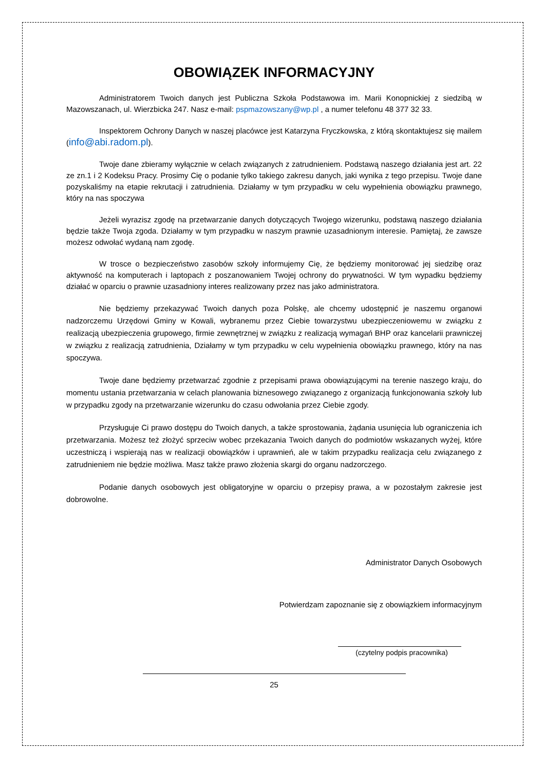OBOWIĄZEK INFORMACYJNY
Administratorem Twoich danych jest Publiczna Szkoła Podstawowa im. Marii Konopnickiej z siedzibą w Mazowszanach, ul. Wierzbicka 247. Nasz e-mail: pspmazowszany@wp.pl , a numer telefonu 48 377 32 33.
Inspektorem Ochrony Danych w naszej placówce jest Katarzyna Fryczkowska, z którą skontaktujesz się mailem (info@abi.radom.pl).
Twoje dane zbieramy wyłącznie w celach związanych z zatrudnieniem. Podstawą naszego działania jest art. 22 ze zn.1 i 2 Kodeksu Pracy. Prosimy Cię o podanie tylko takiego zakresu danych, jaki wynika z tego przepisu. Twoje dane pozyskaliśmy na etapie rekrutacji i zatrudnienia. Działamy w tym przypadku w celu wypełnienia obowiązku prawnego, który na nas spoczywa
Jeżeli wyrazisz zgodę na przetwarzanie danych dotyczących Twojego wizerunku, podstawą naszego działania będzie także Twoja zgoda. Działamy w tym przypadku w naszym prawnie uzasadnionym interesie. Pamiętaj, że zawsze możesz odwołać wydaną nam zgodę.
W trosce o bezpieczeństwo zasobów szkoły informujemy Cię, że będziemy monitorować jej siedzibę oraz aktywność na komputerach i laptopach z poszanowaniem Twojej ochrony do prywatności. W tym wypadku będziemy działać w oparciu o prawnie uzasadniony interes realizowany przez nas jako administratora.
Nie będziemy przekazywać Twoich danych poza Polskę, ale chcemy udostępnić je naszemu organowi nadzorczemu Urzędowi Gminy w Kowali, wybranemu przez Ciebie towarzystwu ubezpieczeniowemu w związku z realizacją ubezpieczenia grupowego, firmie zewnętrznej w związku z realizacją wymagań BHP oraz kancelarii prawniczej w związku z realizacją zatrudnienia, Działamy w tym przypadku w celu wypełnienia obowiązku prawnego, który na nas spoczywa.
Twoje dane będziemy przetwarzać zgodnie z przepisami prawa obowiązującymi na terenie naszego kraju, do momentu ustania przetwarzania w celach planowania biznesowego związanego z organizacją funkcjonowania szkoły lub w przypadku zgody na przetwarzanie wizerunku do czasu odwołania przez Ciebie zgody.
Przysługuje Ci prawo dostępu do Twoich danych, a także sprostowania, żądania usunięcia lub ograniczenia ich przetwarzania. Możesz też złożyć sprzeciw wobec przekazania Twoich danych do podmiotów wskazanych wyżej, które uczestniczą i wspierają nas w realizacji obowiązków i uprawnień, ale w takim przypadku realizacja celu związanego z zatrudnieniem nie będzie możliwa. Masz także prawo złożenia skargi do organu nadzorczego.
Podanie danych osobowych jest obligatoryjne w oparciu o przepisy prawa, a w pozostałym zakresie jest dobrowolne.
Administrator Danych Osobowych
Potwierdzam zapoznanie się z obowiązkiem informacyjnym
(czytelny podpis pracownika)
25